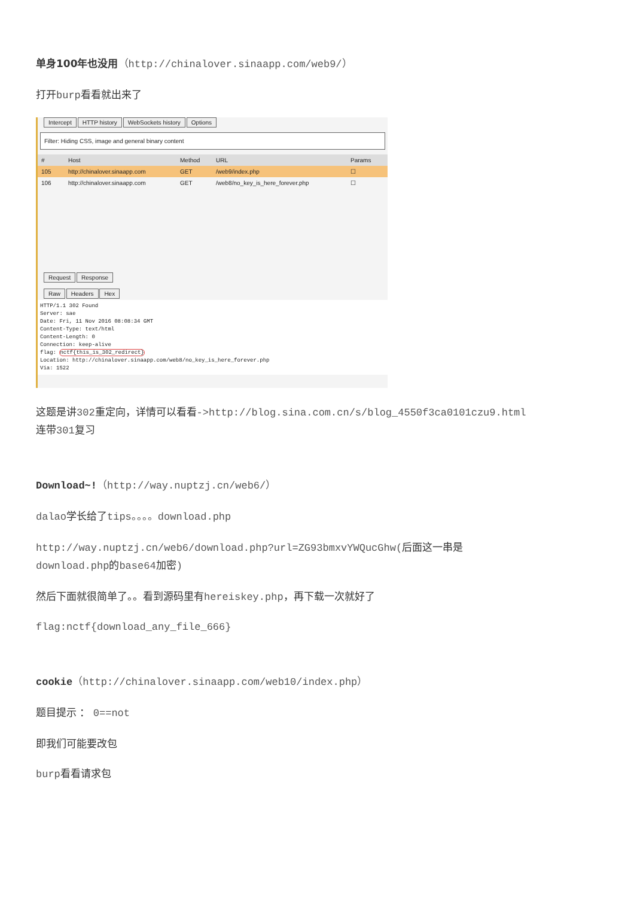单身100年也没用（http://chinalover.sinaapp.com/web9/）
打开burp看看就出来了
Intercept HTTP history WebSockets history Options
Filter: Hiding CSS, image and general binary content
# Host Method URL Params
105 http://chinalover.sinaapp.com GET /web9/index.php ☐
106 http://chinalover.sinaapp.com GET /web8/no_key_is_here_forever.php ☐
Request Response
Raw Headers Hex
HTTP/1.1 302 Found
Server: sae
Date: Fri, 11 Nov 2016 08:08:34 GMT
Content-Type: text/html
Content-Length: 0
Connection: keep-alive
flag: nctf{this_is_302_redirect}
Location: http://chinalover.sinaapp.com/web8/no_key_is_here_forever.php
Via: 1522
这题是讲302重定向，详情可以看看->http://blog.sina.com.cn/s/blog_4550f3ca0101czu9.html
连带301复习
Download~!（http://way.nuptzj.cn/web6/）
dalao学长给了tips。。。。download.php
http://way.nuptzj.cn/web6/download.php?url=ZG93bmxvYWQucGhw(后面这一串是
download.php的base64加密)
然后下面就很简单了。。看到源码里有hereiskey.php，再下载一次就好了
flag:nctf{download_any_file_666}
cookie（http://chinalover.sinaapp.com/web10/index.php）
题目提示 ： 0==not
即我们可能要改包
burp看看请求包